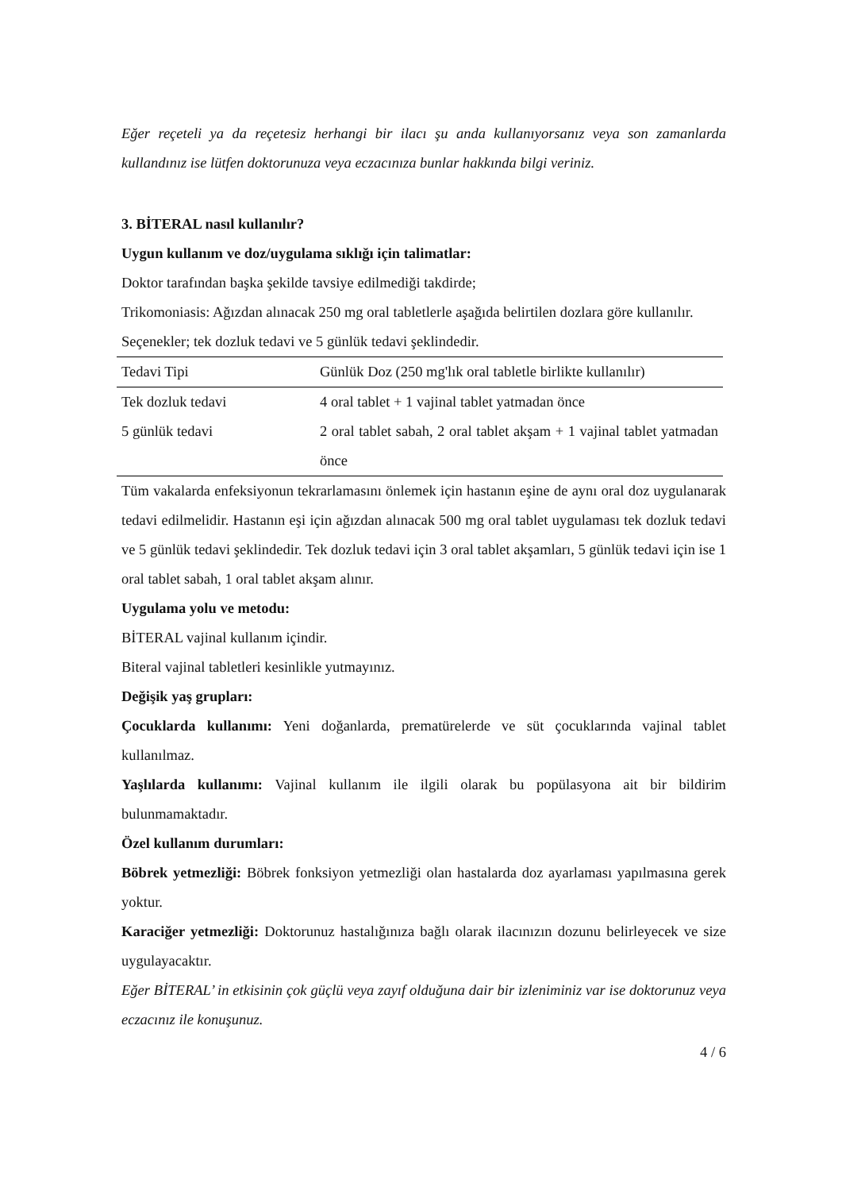Eğer reçeteli ya da reçetesiz herhangi bir ilacı şu anda kullanıyorsanız veya son zamanlarda kullandınız ise lütfen doktorunuza veya eczacınıza bunlar hakkında bilgi veriniz.
3. BİTERAL nasıl kullanılır?
Uygun kullanım ve doz/uygulama sıklığı için talimatlar:
Doktor tarafından başka şekilde tavsiye edilmediği takdirde;
Trikomoniasis: Ağızdan alınacak 250 mg oral tabletlerle aşağıda belirtilen dozlara göre kullanılır.
Seçenekler; tek dozluk tedavi ve 5 günlük tedavi şeklindedir.
| Tedavi Tipi | Günlük Doz (250 mg'lık oral tabletle birlikte kullanılır) |
| Tek dozluk tedavi | 4 oral tablet + 1 vajinal tablet yatmadan önce |
| 5 günlük tedavi | 2 oral tablet sabah, 2 oral tablet akşam + 1 vajinal tablet yatmadan önce |
Tüm vakalarda enfeksiyonun tekrarlamasını önlemek için hastanın eşine de aynı oral doz uygulanarak tedavi edilmelidir. Hastanın eşi için ağızdan alınacak 500 mg oral tablet uygulaması tek dozluk tedavi ve 5 günlük tedavi şeklindedir. Tek dozluk tedavi için 3 oral tablet akşamları, 5 günlük tedavi için ise 1 oral tablet sabah, 1 oral tablet akşam alınır.
Uygulama yolu ve metodu:
BİTERAL vajinal kullanım içindir.
Biteral vajinal tabletleri kesinlikle yutmayınız.
Değişik yaş grupları:
Çocuklarda kullanımı: Yeni doğanlarda, prematürelerde ve süt çocuklarında vajinal tablet kullanılmaz.
Yaşlılarda kullanımı: Vajinal kullanım ile ilgili olarak bu popülasyona ait bir bildirim bulunmamaktadır.
Özel kullanım durumları:
Böbrek yetmezliği: Böbrek fonksiyon yetmezliği olan hastalarda doz ayarlaması yapılmasına gerek yoktur.
Karaciğer yetmezliği: Doktorunuz hastalığınıza bağlı olarak ilacınızın dozunu belirleyecek ve size uygulayacaktır.
Eğer BİTERAL’ in etkisinin çok güçlü veya zayıf olduğuna dair bir izleniminiz var ise doktorunuz veya eczacınız ile konuşunuz.
4 / 6